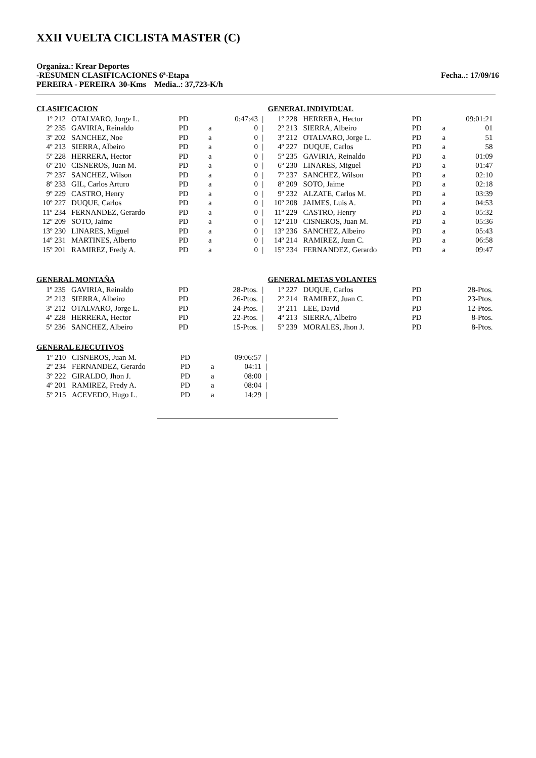XXII VUELTA CICLISTA MASTER (C)
Organiza.: Krear Deportes
-RESUMEN CLASIFICACIONES 6ª-Etapa Fecha..: 17/09/16
PEREIRA - PEREIRA 30-Kms Media..: 37,723-K/h
CLASIFICACION
| 1º | 212 | OTALVARO, Jorge L. | PD | | 0:47:43 | / |
| 2º | 235 | GAVIRIA, Reinaldo | PD | a | 0 | / |
| 3º | 202 | SANCHEZ, Noe | PD | a | 0 | / |
| 4º | 213 | SIERRA, Albeiro | PD | a | 0 | / |
| 5º | 228 | HERRERA, Hector | PD | a | 0 | / |
| 6º | 210 | CISNEROS, Juan M. | PD | a | 0 | / |
| 7º | 237 | SANCHEZ, Wilson | PD | a | 0 | / |
| 8º | 233 | GIL, Carlos Arturo | PD | a | 0 | / |
| 9º | 229 | CASTRO, Henry | PD | a | 0 | / |
| 10º | 227 | DUQUE, Carlos | PD | a | 0 | / |
| 11º | 234 | FERNANDEZ, Gerardo | PD | a | 0 | / |
| 12º | 209 | SOTO, Jaime | PD | a | 0 | / |
| 13º | 230 | LINARES, Miguel | PD | a | 0 | / |
| 14º | 231 | MARTINES, Alberto | PD | a | 0 | / |
| 15º | 201 | RAMIREZ, Fredy A. | PD | a | 0 | / |
GENERAL INDIVIDUAL
| 1º | 228 | HERRERA, Hector | PD | | 09:01:21 |
| 2º | 213 | SIERRA, Albeiro | PD | a | 01 |
| 3º | 212 | OTALVARO, Jorge L. | PD | a | 51 |
| 4º | 227 | DUQUE, Carlos | PD | a | 58 |
| 5º | 235 | GAVIRIA, Reinaldo | PD | a | 01:09 |
| 6º | 230 | LINARES, Miguel | PD | a | 01:47 |
| 7º | 237 | SANCHEZ, Wilson | PD | a | 02:10 |
| 8º | 209 | SOTO, Jaime | PD | a | 02:18 |
| 9º | 232 | ALZATE, Carlos M. | PD | a | 03:39 |
| 10º | 208 | JAIMES, Luis A. | PD | a | 04:53 |
| 11º | 229 | CASTRO, Henry | PD | a | 05:32 |
| 12º | 210 | CISNEROS, Juan M. | PD | a | 05:36 |
| 13º | 236 | SANCHEZ, Albeiro | PD | a | 05:43 |
| 14º | 214 | RAMIREZ, Juan C. | PD | a | 06:58 |
| 15º | 234 | FERNANDEZ, Gerardo | PD | a | 09:47 |
GENERAL MONTAÑA
| 1º | 235 | GAVIRIA, Reinaldo | PD | | 28-Ptos. | / |
| 2º | 213 | SIERRA, Albeiro | PD | | 26-Ptos. | / |
| 3º | 212 | OTALVARO, Jorge L. | PD | | 24-Ptos. | / |
| 4º | 228 | HERRERA, Hector | PD | | 22-Ptos. | / |
| 5º | 236 | SANCHEZ, Albeiro | PD | | 15-Ptos. | / |
GENERAL METAS VOLANTES
| 1º | 227 | DUQUE, Carlos | PD | | 28-Ptos. |
| 2º | 214 | RAMIREZ, Juan C. | PD | | 23-Ptos. |
| 3º | 211 | LEE, David | PD | | 12-Ptos. |
| 4º | 213 | SIERRA, Albeiro | PD | | 8-Ptos. |
| 5º | 239 | MORALES, Jhon J. | PD | | 8-Ptos. |
GENERAL EJECUTIVOS
| 1º | 210 | CISNEROS, Juan M. | PD | | 09:06:57 | / |
| 2º | 234 | FERNANDEZ, Gerardo | PD | a | 04:11 | / |
| 3º | 222 | GIRALDO, Jhon J. | PD | a | 08:00 | / |
| 4º | 201 | RAMIREZ, Fredy A. | PD | a | 08:04 | / |
| 5º | 215 | ACEVEDO, Hugo L. | PD | a | 14:29 | / |